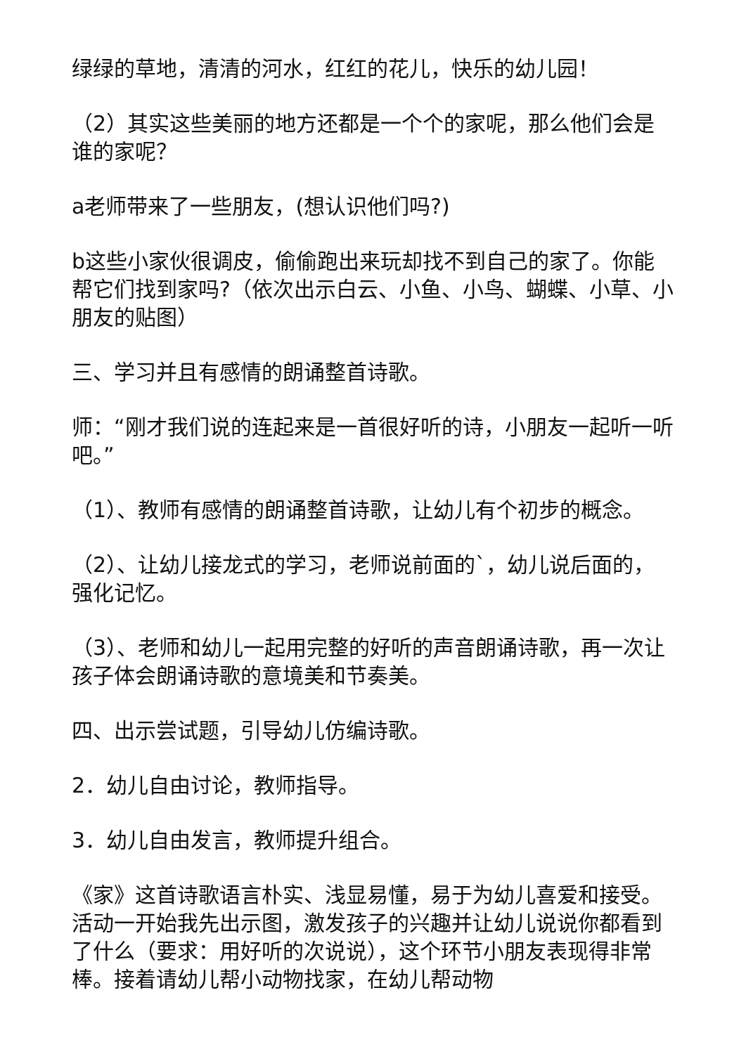绿绿的草地，清清的河水，红红的花儿，快乐的幼儿园！
（2）其实这些美丽的地方还都是一个个的家呢，那么他们会是谁的家呢？
a老师带来了一些朋友，(想认识他们吗?)
b这些小家伙很调皮，偷偷跑出来玩却找不到自己的家了。你能帮它们找到家吗?（依次出示白云、小鱼、小鸟、蝴蝶、小草、小朋友的贴图）
三、学习并且有感情的朗诵整首诗歌。
师：“刚才我们说的连起来是一首很好听的诗，小朋友一起听一听吧。”
（1）、教师有感情的朗诵整首诗歌，让幼儿有个初步的概念。
（2）、让幼儿接龙式的学习，老师说前面的`，幼儿说后面的，强化记忆。
（3）、老师和幼儿一起用完整的好听的声音朗诵诗歌，再一次让孩子体会朗诵诗歌的意境美和节奏美。
四、出示尝试题，引导幼儿仿编诗歌。
2．幼儿自由讨论，教师指导。
3．幼儿自由发言，教师提升组合。
《家》这首诗歌语言朴实、浅显易懂，易于为幼儿喜爱和接受。活动一开始我先出示图，激发孩子的兴趣并让幼儿说说你都看到了什么（要求：用好听的次说说），这个环节小朋友表现得非常棒。接着请幼儿帮小动物找家，在幼儿帮动物